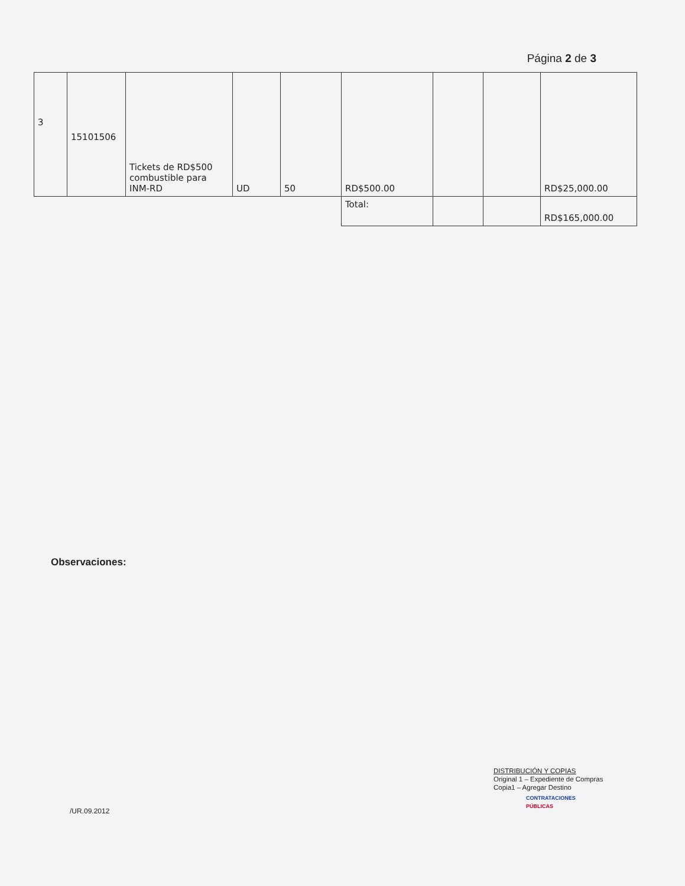Página 2 de 3
| 3 | 15101506 | Tickets de RD$500 combustible para INM-RD | UD | 50 | RD$500.00 | | | RD$25,000.00 |
| | | | | | Total: | | | RD$165,000.00 |
Observaciones:
/UR.09.2012
DISTRIBUCIÓN Y COPIAS
Original 1 – Expediente de Compras
Copia1 – Agregar Destino
CONTRATACIONES
PÚBLICAS